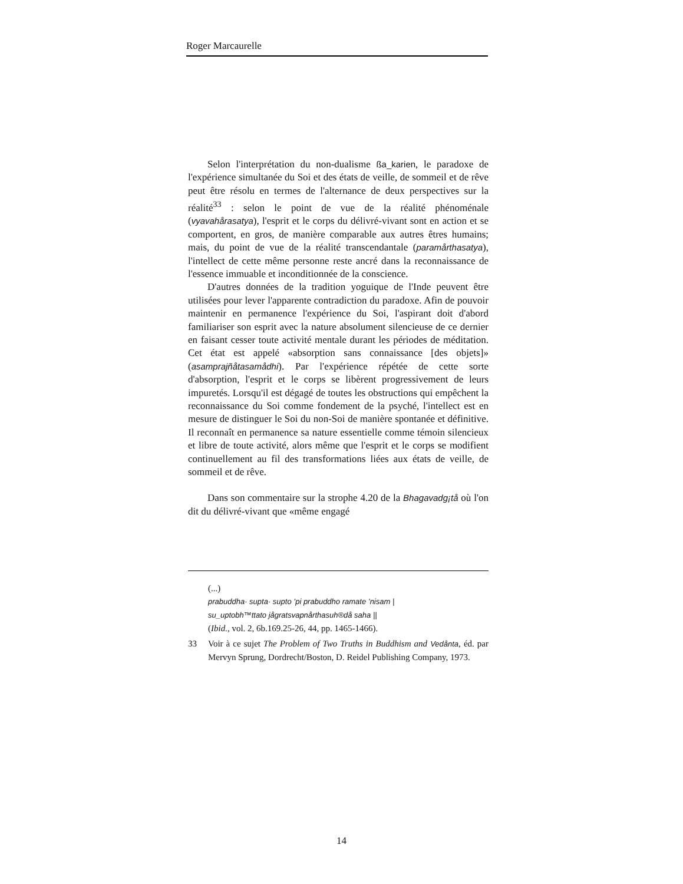Roger Marcaurelle
Selon l'interprétation du non-dualisme ßa_karien, le paradoxe de l'expérience simultanée du Soi et des états de veille, de sommeil et de rêve peut être résolu en termes de l'alternance de deux perspectives sur la réalité<sup>33</sup> : selon le point de vue de la réalité phénoménale (vyavahårasatya), l'esprit et le corps du délivré-vivant sont en action et se comportent, en gros, de manière comparable aux autres êtres humains; mais, du point de vue de la réalité transcendantale (paramårthasatya), l'intellect de cette même personne reste ancré dans la reconnaissance de l'essence immuable et inconditionnée de la conscience.
D'autres données de la tradition yoguique de l'Inde peuvent être utilisées pour lever l'apparente contradiction du paradoxe. Afin de pouvoir maintenir en permanence l'expérience du Soi, l'aspirant doit d'abord familiariser son esprit avec la nature absolument silencieuse de ce dernier en faisant cesser toute activité mentale durant les périodes de méditation. Cet état est appelé «absorption sans connaissance [des objets]» (asamprajñåtasamådhi). Par l'expérience répétée de cette sorte d'absorption, l'esprit et le corps se libèrent progressivement de leurs impuretés. Lorsqu'il est dégagé de toutes les obstructions qui empêchent la reconnaissance du Soi comme fondement de la psyché, l'intellect est en mesure de distinguer le Soi du non-Soi de manière spontanée et définitive. Il reconnaît en permanence sa nature essentielle comme témoin silencieux et libre de toute activité, alors même que l'esprit et le corps se modifient continuellement au fil des transformations liées aux états de veille, de sommeil et de rêve.
Dans son commentaire sur la strophe 4.20 de la Bhagavadg¡tå où l'on dit du délivré-vivant que «même engagé
(...)
prabuddha· supta· supto ’pi prabuddho ramate ’nisam |
su_uptobh™ttato jågratsvapnårthasuh®då saha ||
(Ibid., vol. 2, 6b.169.25-26, 44, pp. 1465-1466).
33 Voir à ce sujet The Problem of Two Truths in Buddhism and Vedånta, éd. par Mervyn Sprung, Dordrecht/Boston, D. Reidel Publishing Company, 1973.
14